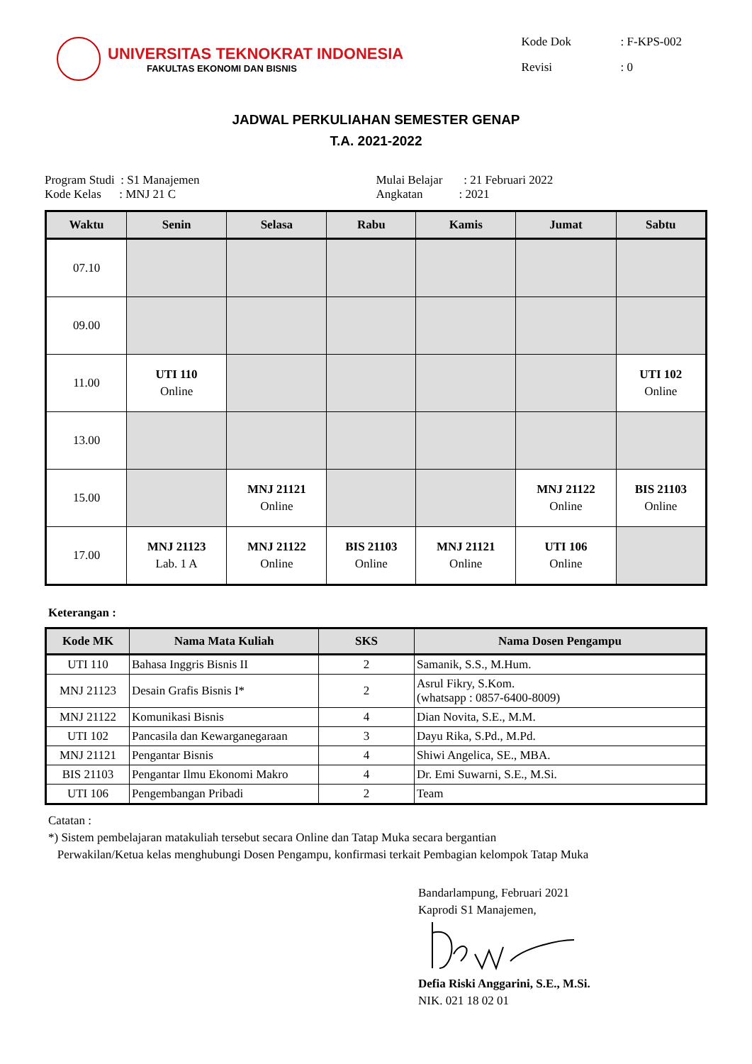UNIVERSITAS TEKNOKRAT INDONESIA
FAKULTAS EKONOMI DAN BISNIS
| Kode Dok | : F-KPS-002 |
| Revisi | : 0 |
JADWAL PERKULIAHAN SEMESTER GENAP
T.A. 2021-2022
Program Studi : S1 Manajemen
Kode Kelas : MNJ 21 C
Mulai Belajar : 21 Februari 2022
Angkatan : 2021
| Waktu | Senin | Selasa | Rabu | Kamis | Jumat | Sabtu |
| --- | --- | --- | --- | --- | --- | --- |
| 07.10 | | | | | | |
| 09.00 | | | | | | |
| 11.00 | UTI 110 Online | | | | | UTI 102 Online |
| 13.00 | | | | | | |
| 15.00 | | MNJ 21121 Online | | | MNJ 21122 Online | BIS 21103 Online |
| 17.00 | MNJ 21123 Lab. 1 A | MNJ 21122 Online | BIS 21103 Online | MNJ 21121 Online | UTI 106 Online | |
Keterangan :
| Kode MK | Nama Mata Kuliah | SKS | Nama Dosen Pengampu |
| --- | --- | --- | --- |
| UTI 110 | Bahasa Inggris Bisnis II | 2 | Samanik, S.S., M.Hum. |
| MNJ 21123 | Desain Grafis Bisnis I* | 2 | Asrul Fikry, S.Kom. (whatsapp : 0857-6400-8009) |
| MNJ 21122 | Komunikasi Bisnis | 4 | Dian Novita, S.E., M.M. |
| UTI 102 | Pancasila dan Kewarganegaraan | 3 | Dayu Rika, S.Pd., M.Pd. |
| MNJ 21121 | Pengantar Bisnis | 4 | Shiwi Angelica, SE., MBA. |
| BIS 21103 | Pengantar Ilmu Ekonomi Makro | 4 | Dr. Emi Suwarni, S.E., M.Si. |
| UTI 106 | Pengembangan Pribadi | 2 | Team |
Catatan :
*) Sistem pembelajaran matakuliah tersebut secara Online dan Tatap Muka secara bergantian
Perwakilan/Ketua kelas menghubungi Dosen Pengampu, konfirmasi terkait Pembagian kelompok Tatap Muka
Bandarlampung, Februari 2021
Kaprodi S1 Manajemen, Defia Riski Anggarini, S.E., M.Si.
NIK. 021 18 02 01